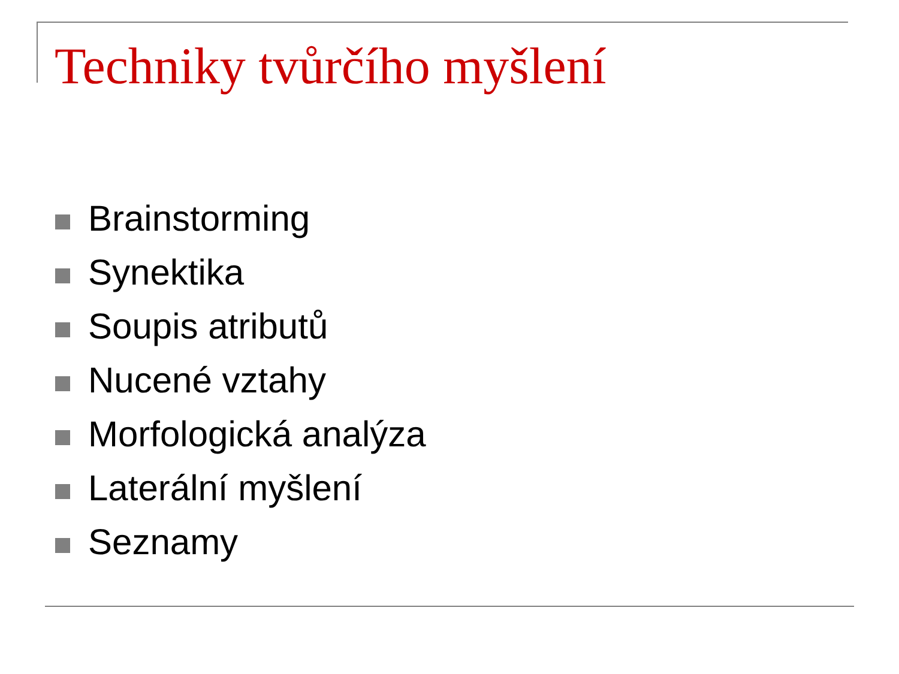Techniky tvůrčího myšlení
Brainstorming
Synektika
Soupis atributů
Nucené vztahy
Morfologická analýza
Laterální myšlení
Seznamy